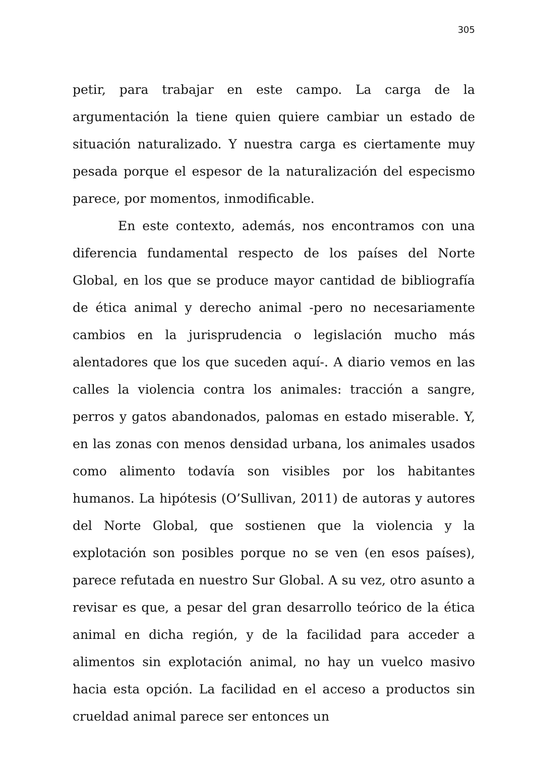305
petir, para trabajar en este campo. La carga de la argumentación la tiene quien quiere cambiar un estado de situación naturalizado. Y nuestra carga es ciertamente muy pesada porque el espesor de la naturalización del especismo parece, por momentos, inmodificable.
En este contexto, además, nos encontramos con una diferencia fundamental respecto de los países del Norte Global, en los que se produce mayor cantidad de bibliografía de ética animal y derecho animal -pero no necesariamente cambios en la jurisprudencia o legislación mucho más alentadores que los que suceden aquí-. A diario vemos en las calles la violencia contra los animales: tracción a sangre, perros y gatos abandonados, palomas en estado miserable. Y, en las zonas con menos densidad urbana, los animales usados como alimento todavía son visibles por los habitantes humanos. La hipótesis (O’Sullivan, 2011) de autoras y autores del Norte Global, que sostienen que la violencia y la explotación son posibles porque no se ven (en esos países), parece refutada en nuestro Sur Global. A su vez, otro asunto a revisar es que, a pesar del gran desarrollo teórico de la ética animal en dicha región, y de la facilidad para acceder a alimentos sin explotación animal, no hay un vuelco masivo hacia esta opción. La facilidad en el acceso a productos sin crueldad animal parece ser entonces un